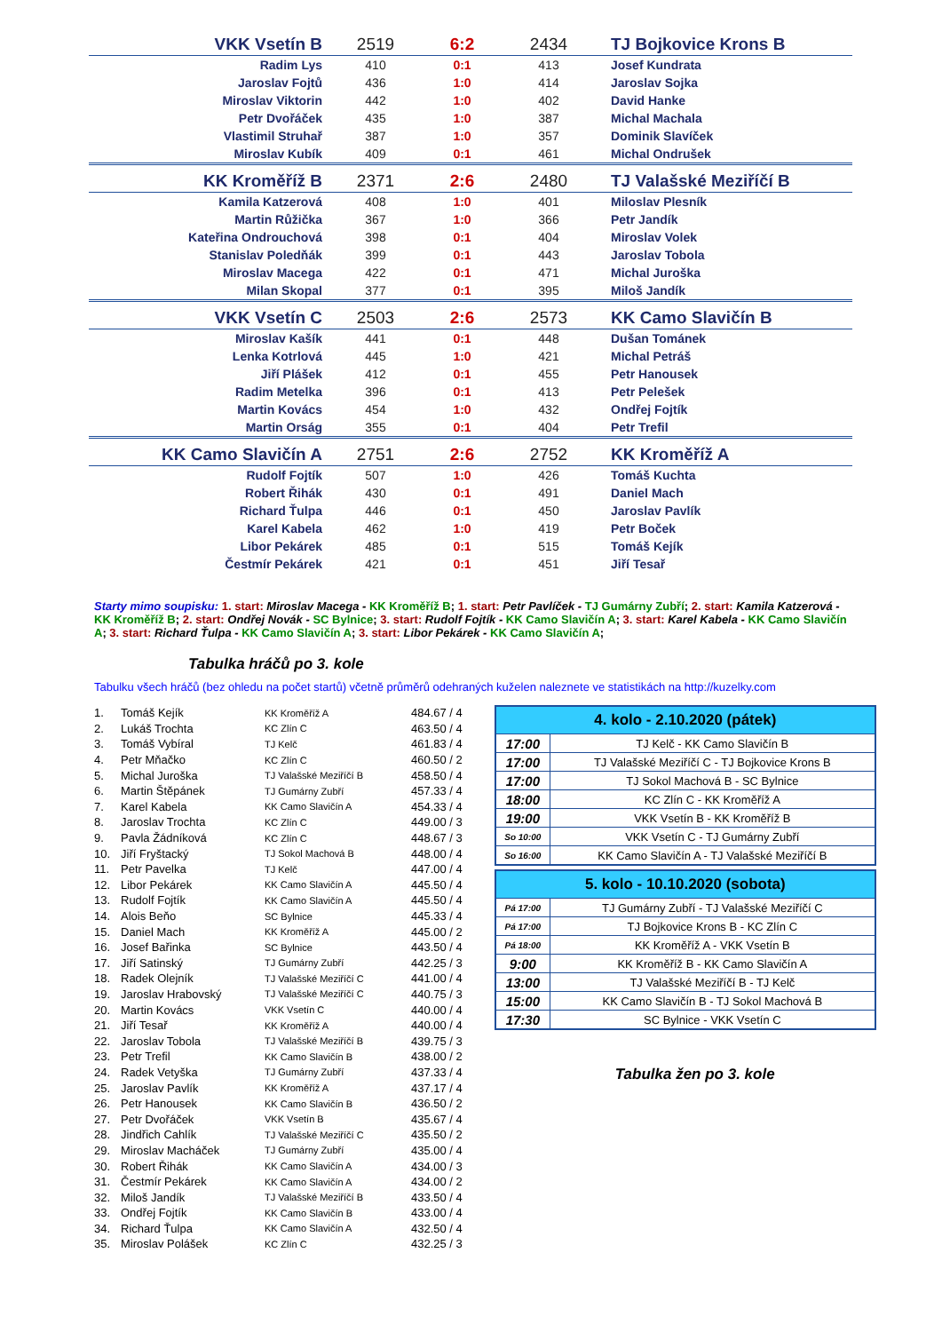| VKK Vsetín B | 2519 | 6:2 | 2434 | TJ Bojkovice Krons B |
| Radim Lys | 410 | 0:1 | 413 | Josef Kundrata |
| Jaroslav Fojtů | 436 | 1:0 | 414 | Jaroslav Sojka |
| Miroslav Viktorin | 442 | 1:0 | 402 | David Hanke |
| Petr Dvořáček | 435 | 1:0 | 387 | Michal Machala |
| Vlastimil Struhař | 387 | 1:0 | 357 | Dominik Slavíček |
| Miroslav Kubík | 409 | 0:1 | 461 | Michal Ondrušek |
| KK Kroměříž B | 2371 | 2:6 | 2480 | TJ Valašské Meziříčí B |
| Kamila Katzerová | 408 | 1:0 | 401 | Miloslav Plesník |
| Martin Růžička | 367 | 1:0 | 366 | Petr Jandík |
| Kateřina Ondrouchová | 398 | 0:1 | 404 | Miroslav Volek |
| Stanislav Poledňák | 399 | 0:1 | 443 | Jaroslav Tobola |
| Miroslav Macega | 422 | 0:1 | 471 | Michal Juroška |
| Milan Skopal | 377 | 0:1 | 395 | Miloš Jandík |
| VKK Vsetín C | 2503 | 2:6 | 2573 | KK Camo Slavičín B |
| Miroslav Kašík | 441 | 0:1 | 448 | Dušan Tománek |
| Lenka Kotrlová | 445 | 1:0 | 421 | Michal Petráš |
| Jiří Plášek | 412 | 0:1 | 455 | Petr Hanousek |
| Radim Metelka | 396 | 0:1 | 413 | Petr Pelešek |
| Martin Kovács | 454 | 1:0 | 432 | Ondřej Fojtík |
| Martin Orság | 355 | 0:1 | 404 | Petr Trefil |
| KK Camo Slavičín A | 2751 | 2:6 | 2752 | KK Kroměříž A |
| Rudolf Fojtík | 507 | 1:0 | 426 | Tomáš Kuchta |
| Robert Řihák | 430 | 0:1 | 491 | Daniel Mach |
| Richard Ťulpa | 446 | 0:1 | 450 | Jaroslav Pavlík |
| Karel Kabela | 462 | 1:0 | 419 | Petr Boček |
| Libor Pekárek | 485 | 0:1 | 515 | Tomáš Kejík |
| Čestmír Pekárek | 421 | 0:1 | 451 | Jiří Tesař |
Starty mimo soupisku: 1. start: Miroslav Macega - KK Kroměříž B; 1. start: Petr Pavlíček - TJ Gumárny Zubří; 2. start: Kamila Katzerová - KK Kroměříž B; 2. start: Ondřej Novák - SC Bylnice; 3. start: Rudolf Fojtík - KK Camo Slavičín A; 3. start: Karel Kabela - KK Camo Slavičín A; 3. start: Richard Ťulpa - KK Camo Slavičín A; 3. start: Libor Pekárek - KK Camo Slavičín A;
Tabulka hráčů po 3. kole
Tabulku všech hráčů (bez ohledu na počet startů) včetně průměrů odehraných kuželen naleznete ve statistikách na http://kuzelky.com
| 1. | Tomáš Kejík | KK Kroměříž A | 484.67 / 4 |
| 2. | Lukáš Trochta | KC Zlín C | 463.50 / 4 |
| 3. | Tomáš Vybíral | TJ Kelč | 461.83 / 4 |
| 4. | Petr Mňačko | KC Zlín C | 460.50 / 2 |
| 5. | Michal Juroška | TJ Valašské Meziříčí B | 458.50 / 4 |
| 6. | Martin Štěpánek | TJ Gumárny Zubří | 457.33 / 4 |
| 7. | Karel Kabela | KK Camo Slavičín A | 454.33 / 4 |
| 8. | Jaroslav Trochta | KC Zlín C | 449.00 / 3 |
| 9. | Pavla Žádníková | KC Zlín C | 448.67 / 3 |
| 10. | Jiří Fryštacký | TJ Sokol Machová B | 448.00 / 4 |
| 11. | Petr Pavelka | TJ Kelč | 447.00 / 4 |
| 12. | Libor Pekárek | KK Camo Slavičín A | 445.50 / 4 |
| 13. | Rudolf Fojtík | KK Camo Slavičín A | 445.50 / 4 |
| 14. | Alois Beňo | SC Bylnice | 445.33 / 4 |
| 15. | Daniel Mach | KK Kroměříž A | 445.00 / 2 |
| 16. | Josef Bařinka | SC Bylnice | 443.50 / 4 |
| 17. | Jiří Satinský | TJ Gumárny Zubří | 442.25 / 3 |
| 18. | Radek Olejník | TJ Valašské Meziříčí C | 441.00 / 4 |
| 19. | Jaroslav Hrabovský | TJ Valašské Meziříčí C | 440.75 / 3 |
| 20. | Martin Kovács | VKK Vsetín C | 440.00 / 4 |
| 21. | Jiří Tesař | KK Kroměříž A | 440.00 / 4 |
| 22. | Jaroslav Tobola | TJ Valašské Meziříčí B | 439.75 / 3 |
| 23. | Petr Trefil | KK Camo Slavičín B | 438.00 / 2 |
| 24. | Radek Vetyška | TJ Gumárny Zubří | 437.33 / 4 |
| 25. | Jaroslav Pavlík | KK Kroměříž A | 437.17 / 4 |
| 26. | Petr Hanousek | KK Camo Slavičín B | 436.50 / 2 |
| 27. | Petr Dvořáček | VKK Vsetín B | 435.67 / 4 |
| 28. | Jindřich Cahlík | TJ Valašské Meziříčí C | 435.50 / 2 |
| 29. | Miroslav Macháček | TJ Gumárny Zubří | 435.00 / 4 |
| 30. | Robert Řihák | KK Camo Slavičín A | 434.00 / 3 |
| 31. | Čestmír Pekárek | KK Camo Slavičín A | 434.00 / 2 |
| 32. | Miloš Jandík | TJ Valašské Meziříčí B | 433.50 / 4 |
| 33. | Ondřej Fojtík | KK Camo Slavičín B | 433.00 / 4 |
| 34. | Richard Ťulpa | KK Camo Slavičín A | 432.50 / 4 |
| 35. | Miroslav Polášek | KC Zlín C | 432.25 / 3 |
| 4. kolo - 2.10.2020 (pátek) | |
| --- | --- |
| 17:00 | TJ Kelč - KK Camo Slavičín B |
| 17:00 | TJ Valašské Meziříčí C - TJ Bojkovice Krons B |
| 17:00 | TJ Sokol Machová B - SC Bylnice |
| 18:00 | KC Zlín C - KK Kroměříž A |
| 19:00 | VKK Vsetín B - KK Kroměříž B |
| So 10:00 | VKK Vsetín C - TJ Gumárny Zubří |
| So 16:00 | KK Camo Slavičín A - TJ Valašské Meziříčí B |
| 5. kolo - 10.10.2020 (sobota) | |
| --- | --- |
| Pá 17:00 | TJ Gumárny Zubří - TJ Valašské Meziříčí C |
| Pá 17:00 | TJ Bojkovice Krons B - KC Zlín C |
| Pá 18:00 | KK Kroměříž A - VKK Vsetín B |
| 9:00 | KK Kroměříž B - KK Camo Slavičín A |
| 13:00 | TJ Valašské Meziříčí B - TJ Kelč |
| 15:00 | KK Camo Slavičín B - TJ Sokol Machová B |
| 17:30 | SC Bylnice - VKK Vsetín C |
Tabulka žen po 3. kole